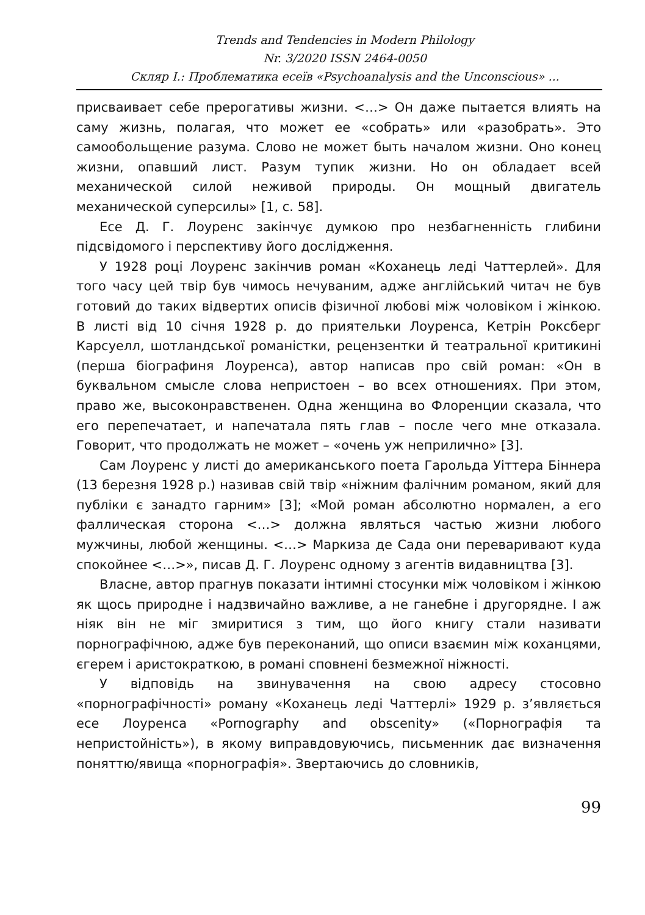Trends and Tendencies in Modern Philology
Nr. 3/2020 ISSN 2464-0050
Скляр І.: Проблематика есеїв «Psychoanalysis and the Unconscious» ...
присваивает себе прерогативы жизни. <…> Он даже пытается влиять на саму жизнь, полагая, что может ее «собрать» или «разобрать». Это самообольщение разума. Слово не может быть началом жизни. Оно конец жизни, опавший лист. Разум тупик жизни. Но он обладает всей механической силой неживой природы. Он мощный двигатель механической суперсилы» [1, с. 58].
Есе Д. Г. Лоуренс закінчує думкою про незбагненність глибини підсвідомого і перспективу його дослідження.
У 1928 році Лоуренс закінчив роман «Коханець леді Чаттерлей». Для того часу цей твір був чимось нечуваним, адже англійський читач не був готовий до таких відвертих описів фізичної любові між чоловіком і жінкою. В листі від 10 січня 1928 р. до приятельки Лоуренса, Кетрін Роксберг Карсуелл, шотландської романістки, рецензентки й театральної критикині (перша біографиня Лоуренса), автор написав про свій роман: «Он в буквальном смысле слова непристоен – во всех отношениях. При этом, право же, высоконравственен. Одна женщина во Флоренции сказала, что его перепечатает, и напечатала пять глав – после чего мне отказала. Говорит, что продолжать не может – «очень уж неприлично» [3].
Сам Лоуренс у листі до американського поета Гарольда Уіттера Біннера (13 березня 1928 р.) називав свій твір «ніжним фалічним романом, який для публіки є занадто гарним» [3]; «Мой роман абсолютно нормален, а его фаллическая сторона <…> должна являться частью жизни любого мужчины, любой женщины. <…> Маркиза де Сада они переваривают куда спокойнее <…>», писав Д. Г. Лоуренс одному з агентів видавництва [3].
Власне, автор прагнув показати інтимні стосунки між чоловіком і жінкою як щось природне і надзвичайно важливе, а не ганебне і другорядне. І аж ніяк він не міг змиритися з тим, що його книгу стали називати порнографічною, адже був переконаний, що описи взаємин між коханцями, єгерем і аристократкою, в романі сповнені безмежної ніжності.
У відповідь на звинувачення на свою адресу стосовно «порнографічності» роману «Коханець леді Чаттерлі» 1929 р. з’являється есе Лоуренса «Pornography and obscenity» («Порнографія та непристойність»), в якому виправдовуючись, письменник дає визначення поняттю/явища «порнографія». Звертаючись до словників,
99